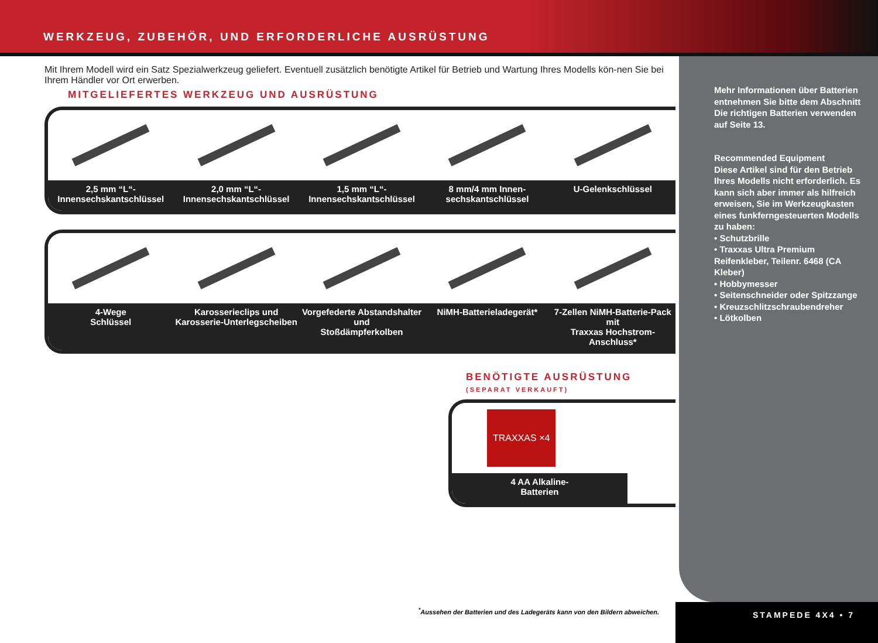WERKZEUG, ZUBEHÖR, UND ERFORDERLICHE AUSRÜSTUNG
Mit Ihrem Modell wird ein Satz Spezialwerkzeug geliefert. Eventuell zusätzlich benötigte Artikel für Betrieb und Wartung Ihres Modells kön-nen Sie bei Ihrem Händler vor Ort erwerben.
MITGELIEFERTES WERKZEUG UND AUSRÜSTUNG
2,5 mm “L“-
Innensechskantschlüssel
2,0 mm “L“-
Innensechskantschlüssel
1,5 mm “L“-
Innensechskantschlüssel
8 mm/4 mm Innen-
sechskantschlüssel
U-Gelenkschlüssel
4-Wege
Schlüssel
Karosserieclips und
Karosserie-Unterlegscheiben
Vorgefederte Abstandshalter und
Stoßdämpferkolben
NiMH-Batterieladegerät* 7-Zellen NiMH-Batterie-Pack mit
Traxxas Hochstrom-Anschluss*
BENÖTIGTE AUSRÜSTUNG
(SEPARAT VERKAUFT)
TRAXXAS ×4
4 AA Alkaline-
Batterien
<sup>*</sup> Aussehen der Batterien und des Ladegeräts kann von den Bildern abweichen.
Mehr Informationen über Batterien entnehmen Sie bitte dem Abschnitt Die richtigen Batterien verwenden auf Seite 13.
Recommended Equipment
Diese Artikel sind für den Betrieb Ihres Modells nicht erforderlich. Es kann sich aber immer als hilfreich erweisen, Sie im Werkzeugkasten eines funkferngesteuerten Modells zu haben:
• Schutzbrille
• Traxxas Ultra Premium Reifenkleber, Teilenr. 6468 (CA Kleber)
• Hobbymesser
• Seitenschneider oder Spitzzange
• Kreuzschlitzschraubendreher
• Lötkolben
STAMPEDE 4X4 • 7